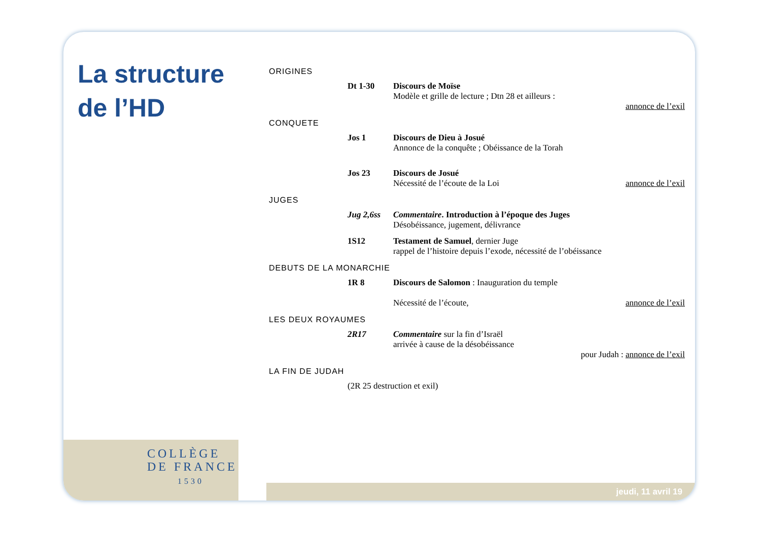La structure
de l’HD
COLLÈGE
DE FRANCE
1530
ORIGINES
Dt 1-30 Discours de Moïse
Modèle et grille de lecture ; Dtn 28 et ailleurs :
annonce de l’exil
CONQUETE
Jos 1 Discours de Dieu à Josué
Annonce de la conquête ; Obéissance de la Torah
Jos 23 Discours de Josué
Nécessité de l’écoute de la Loi annonce de l’exil
JUGES
Jug 2,6ss
Commentaire. Introduction à l’époque des Juges
Désobéissance, jugement, délivrance
1S12 Testament de Samuel, dernier Juge
rappel de l’histoire depuis l’exode, nécessité de l’obéissance
DEBUTS DE LA MONARCHIE
1R 8 Discours de Salomon : Inauguration du temple
Nécessité de l’écoute, annonce de l’exil
LES DEUX ROYAUMES
2R17 Commentaire sur la fin d’Israël
arrivée à cause de la désobéissance
pour Judah : annonce de l’exil
LA FIN DE JUDAH
(2R 25 destruction et exil)
jeudi, 11 avril 19